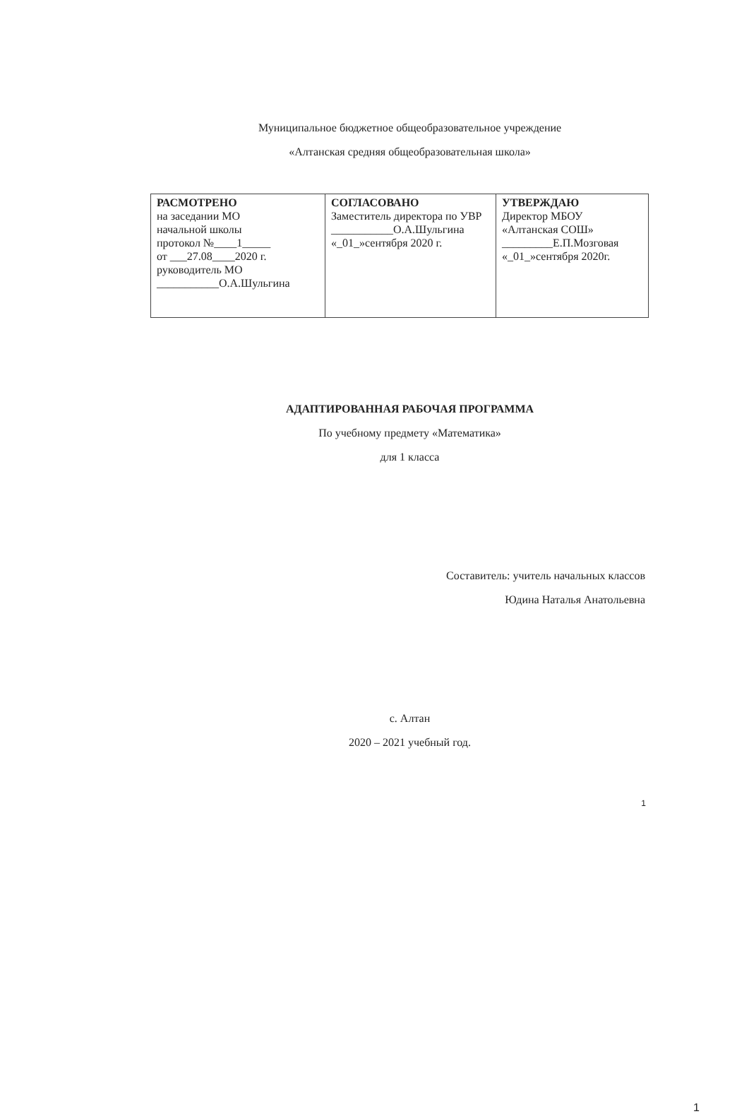Муниципальное бюджетное общеобразовательное учреждение
«Алтанская средняя общеобразовательная школа»
| РАСМОТРЕНО на заседании МО начальной школы протокол №____1_____ от ___27.08____2020 г. руководитель МО ___________О.А.Шульгина | СОГЛАСОВАНО Заместитель директора по УВР ___________О.А.Шульгина «_01_»сентября 2020 г. | УТВЕРЖДАЮ Директор МБОУ «Алтанская СОШ» _________Е.П.Мозговая «_01_»сентября 2020г. |
АДАПТИРОВАННАЯ РАБОЧАЯ ПРОГРАММА
По учебному предмету «Математика»
для 1 класса
Составитель: учитель начальных классов
Юдина Наталья Анатольевна
с. Алтан
2020 – 2021 учебный год.
1
1